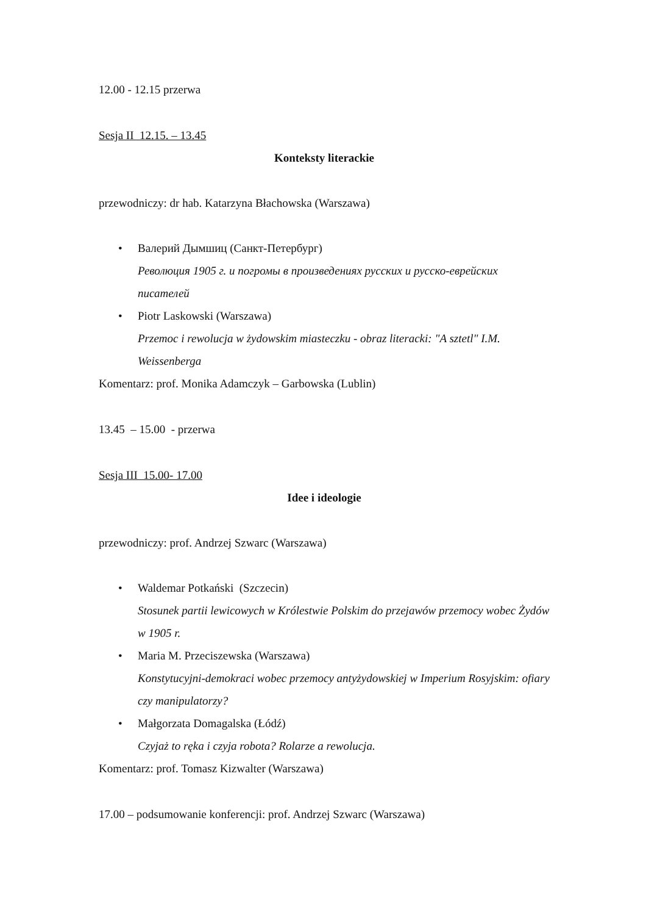12.00 - 12.15 przerwa
Sesja II 12.15. – 13.45
Konteksty literackie
przewodniczy: dr hab. Katarzyna Błachowska (Warszawa)
• Валерий Дымшиц (Санкт-Петербург)
Революция 1905 г. и погромы в произведениях русских и русско-еврейских писателей
• Piotr Laskowski (Warszawa)
Przemoc i rewolucja w żydowskim miasteczku - obraz literacki: "A sztetl" I.M. Weissenberga
Komentarz: prof. Monika Adamczyk – Garbowska (Lublin)
13.45 – 15.00 - przerwa
Sesja III 15.00- 17.00
Idee i ideologie
przewodniczy: prof. Andrzej Szwarc (Warszawa)
• Waldemar Potkański (Szczecin)
Stosunek partii lewicowych w Królestwie Polskim do przejawów przemocy wobec Żydów w 1905 r.
• Maria M. Przeciszewska (Warszawa)
Konstytucyjni-demokraci wobec przemocy antyżydowskiej w Imperium Rosyjskim: ofiary czy manipulatorzy?
• Małgorzata Domagalska (Łódź)
Czyjaż to ręka i czyja robota? Rolarze a rewolucja.
Komentarz: prof. Tomasz Kizwalter (Warszawa)
17.00 – podsumowanie konferencji: prof. Andrzej Szwarc (Warszawa)